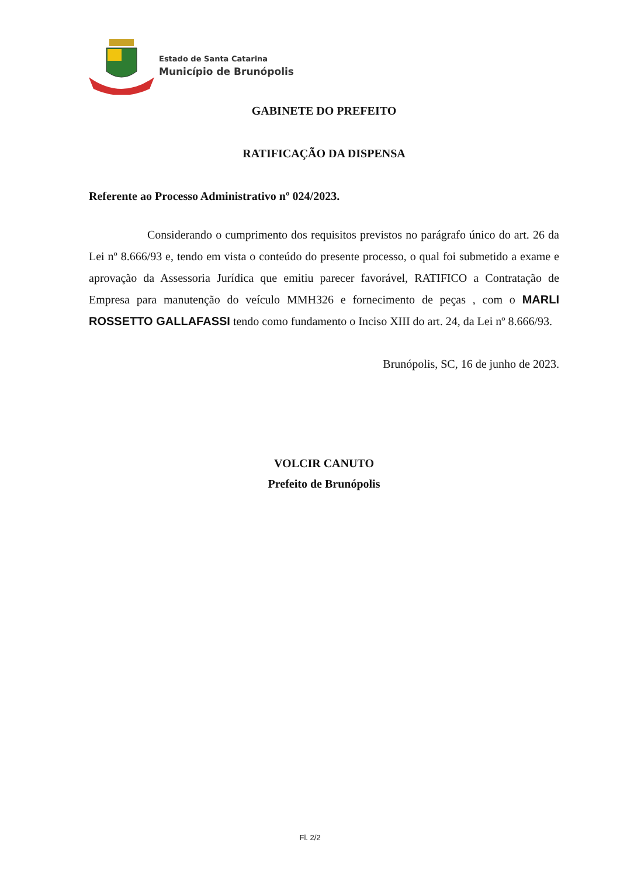Estado de Santa Catarina
Município de Brunópolis
GABINETE DO PREFEITO
RATIFICAÇÃO DA DISPENSA
Referente ao Processo Administrativo nº 024/2023.
Considerando o cumprimento dos requisitos previstos no parágrafo único do art. 26 da Lei nº 8.666/93 e, tendo em vista o conteúdo do presente processo, o qual foi submetido a exame e aprovação da Assessoria Jurídica que emitiu parecer favorável, RATIFICO a Contratação de Empresa para manutenção do veículo MMH326 e fornecimento de peças , com o MARLI ROSSETTO GALLAFASSI tendo como fundamento o Inciso XIII do art. 24, da Lei nº 8.666/93.
Brunópolis, SC, 16 de junho de 2023.
VOLCIR CANUTO
Prefeito de Brunópolis
Fl. 2/2